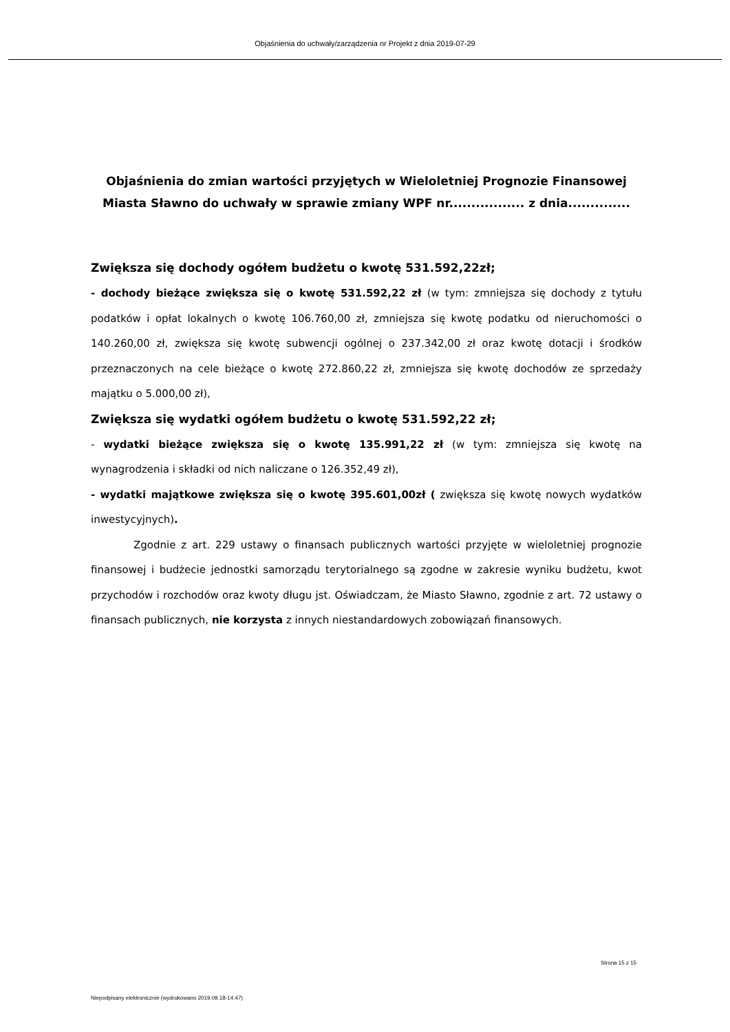Objaśnienia do uchwały/zarządzenia nr Projekt z dnia 2019-07-29
Objaśnienia do zmian wartości przyjętych w Wieloletniej Prognozie Finansowej Miasta Sławno do uchwały w sprawie zmiany WPF nr................. z dnia..............
Zwiększa się dochody ogółem budżetu o kwotę 531.592,22zł;
- dochody bieżące zwiększa się o kwotę 531.592,22 zł (w tym: zmniejsza się dochody z tytułu podatków i opłat lokalnych o kwotę 106.760,00 zł, zmniejsza się kwotę podatku od nieruchomości o 140.260,00 zł, zwiększa się kwotę subwencji ogólnej o 237.342,00 zł oraz kwotę dotacji i środków przeznaczonych na cele bieżące o kwotę 272.860,22 zł, zmniejsza się kwotę dochodów ze sprzedaży majątku o 5.000,00 zł),
Zwiększa się wydatki ogółem budżetu o kwotę 531.592,22 zł;
- wydatki bieżące zwiększa się o kwotę 135.991,22 zł (w tym: zmniejsza się kwotę na wynagrodzenia i składki od nich naliczane o 126.352,49 zł),
- wydatki majątkowe zwiększa się o kwotę 395.601,00zł ( zwiększa się kwotę nowych wydatków inwestycyjnych).
Zgodnie z art. 229 ustawy o finansach publicznych wartości przyjęte w wieloletniej prognozie finansowej i budżecie jednostki samorządu terytorialnego są zgodne w zakresie wyniku budżetu, kwot przychodów i rozchodów oraz kwoty długu jst. Oświadczam, że Miasto Sławno, zgodnie z art. 72 ustawy o finansach publicznych, nie korzysta z innych niestandardowych zobowiązań finansowych.
Strona 15 z 15
Niepodpisany elektronicznie (wydrukowano 2019.09.18-14:47)